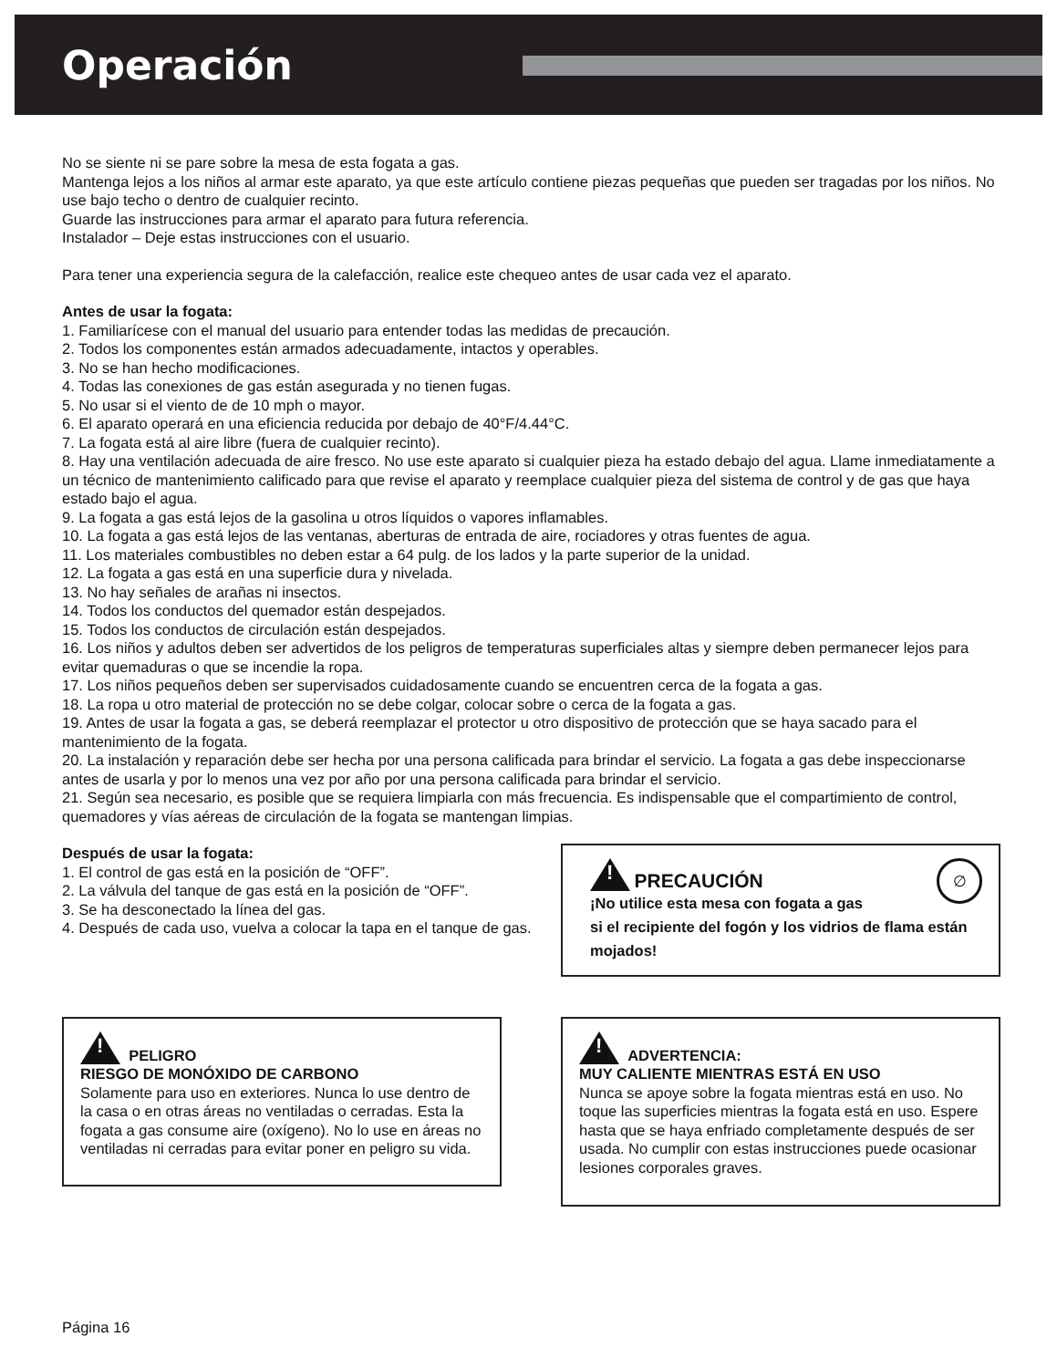Operación
No se siente ni se pare sobre la mesa de esta fogata a gas.
Mantenga lejos a los niños al armar este aparato, ya que este artículo contiene piezas pequeñas que pueden ser tragadas por los niños. No use bajo techo o dentro de cualquier recinto.
Guarde las instrucciones para armar el aparato para futura referencia.
Instalador – Deje estas instrucciones con el usuario.
Para tener una experiencia segura de la calefacción, realice este chequeo antes de usar cada vez el aparato.
Antes de usar la fogata:
1. Familiarícese con el manual del usuario para entender todas las medidas de precaución.
2. Todos los componentes están armados adecuadamente, intactos y operables.
3. No se han hecho modificaciones.
4. Todas las conexiones de gas están asegurada y no tienen fugas.
5. No usar si el viento de de 10 mph o mayor.
6. El aparato operará en una eficiencia reducida por debajo de 40°F/4.44°C.
7. La fogata está al aire libre (fuera de cualquier recinto).
8. Hay una ventilación adecuada de aire fresco. No use este aparato si cualquier pieza ha estado debajo del agua. Llame inmediatamente a un técnico de mantenimiento calificado para que revise el aparato y reemplace cualquier pieza del sistema de control y de gas que haya estado bajo el agua.
9. La fogata a gas está lejos de la gasolina u otros líquidos o vapores inflamables.
10. La fogata a gas está lejos de las ventanas, aberturas de entrada de aire, rociadores y otras fuentes de agua.
11. Los materiales combustibles no deben estar a 64 pulg. de los lados y la parte superior de la unidad.
12. La fogata a gas está en una superficie dura y nivelada.
13. No hay señales de arañas ni insectos.
14. Todos los conductos del quemador están despejados.
15. Todos los conductos de circulación están despejados.
16. Los niños y adultos deben ser advertidos de los peligros de temperaturas superficiales altas y siempre deben permanecer lejos para evitar quemaduras o que se incendie la ropa.
17. Los niños pequeños deben ser supervisados cuidadosamente cuando se encuentren cerca de la fogata a gas.
18. La ropa u otro material de protección no se debe colgar, colocar sobre o cerca de la fogata a gas.
19. Antes de usar la fogata a gas, se deberá reemplazar el protector u otro dispositivo de protección que se haya sacado para el mantenimiento de la fogata.
20. La instalación y reparación debe ser hecha por una persona calificada para brindar el servicio. La fogata a gas debe inspeccionarse antes de usarla y por lo menos una vez por año por una persona calificada para brindar el servicio.
21. Según sea necesario, es posible que se requiera limpiarla con más frecuencia. Es indispensable que el compartimiento de control, quemadores y vías aéreas de circulación de la fogata se mantengan limpias.
Después de usar la fogata:
1. El control de gas está en la posición de “OFF”.
2. La válvula del tanque de gas está en la posición de “OFF”.
3. Se ha desconectado la línea del gas.
4. Después de cada uso, vuelva a colocar la tapa en el tanque de gas.
! PRECAUCIÓN ∅
¡No utilice esta mesa con fogata a gas
si el recipiente del fogón y los vidrios de flama están mojados!
! PELIGRO
RIESGO DE MONÓXIDO DE CARBONO
Solamente para uso en exteriores. Nunca lo use dentro de la casa o en otras áreas no ventiladas o cerradas. Esta la fogata a gas consume aire (oxígeno). No lo use en áreas no ventiladas ni cerradas para evitar poner en peligro su vida.
! ADVERTENCIA:
MUY CALIENTE MIENTRAS ESTÁ EN USO
Nunca se apoye sobre la fogata mientras está en uso. No toque las superficies mientras la fogata está en uso. Espere hasta que se haya enfriado completamente después de ser usada. No cumplir con estas instrucciones puede ocasionar lesiones corporales graves.
Página 16